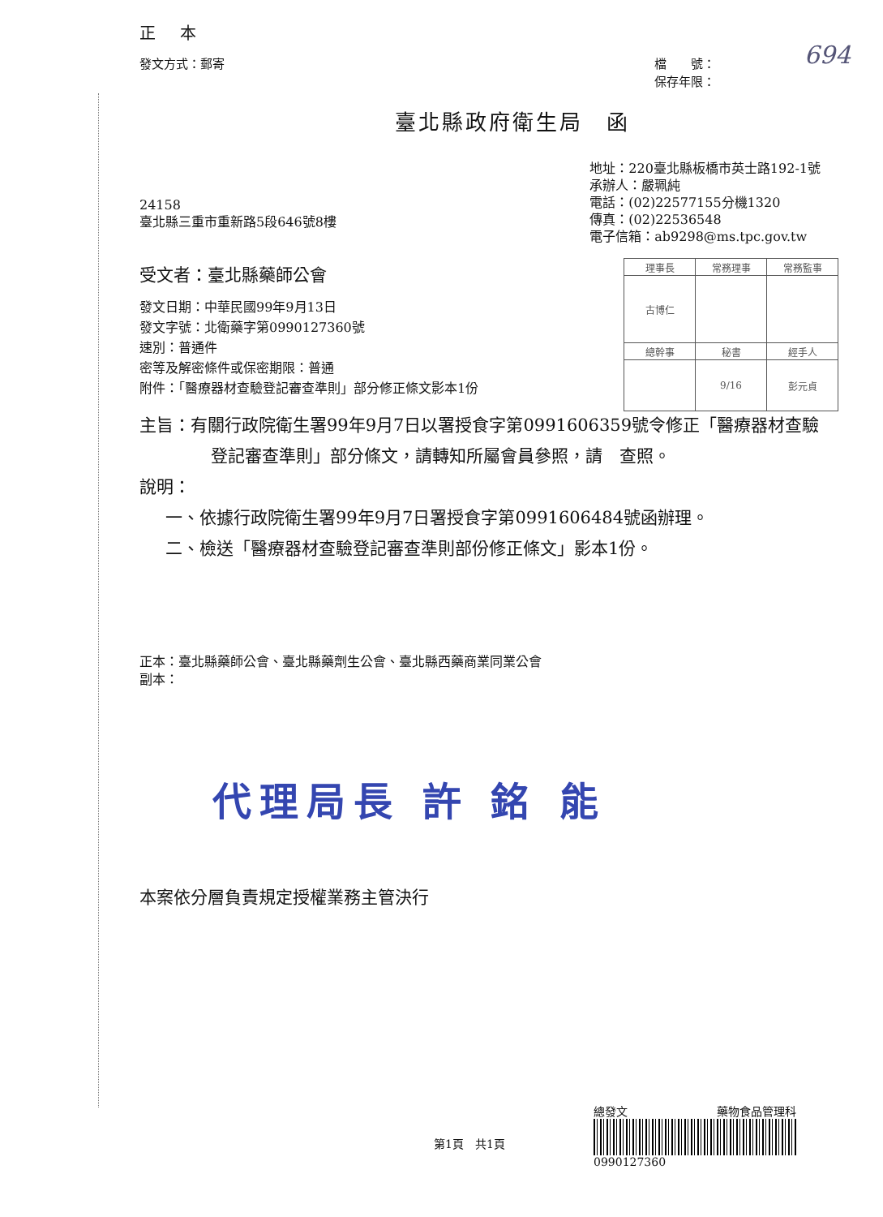694
| 理事長 | 常務理事 | 常務監事 |
| 古博仁 | | |
| 總幹事 | 秘書 | 經手人 |
| | 9/16 | 彭元貞 |
正 本
發文方式：郵寄 檔　　號：
保存年限：
臺北縣政府衛生局　函
24158
臺北縣三重市重新路5段646號8樓
地址：220臺北縣板橋市英士路192-1號
承辦人：嚴珮純
電話：(02)22577155分機1320
傳真：(02)22536548
電子信箱：ab9298@ms.tpc.gov.tw
受文者：臺北縣藥師公會
發文日期：中華民國99年9月13日
發文字號：北衛藥字第0990127360號
速別：普通件
密等及解密條件或保密期限：普通
附件：「醫療器材查驗登記審查準則」部分修正條文影本1份
主旨：有關行政院衛生署99年9月7日以署授食字第0991606359號令修正「醫療器材查驗登記審查準則」部分條文，請轉知所屬會員參照，請　查照。
說明：
一、依據行政院衛生署99年9月7日署授食字第0991606484號函辦理。
二、檢送「醫療器材查驗登記審查準則部份修正條文」影本1份。
正本：臺北縣藥師公會、臺北縣藥劑生公會、臺北縣西藥商業同業公會
副本：
代理局長 許 銘 能
本案依分層負責規定授權業務主管決行
第1頁　共1頁
總發文 藥物食品管理科
0990127360